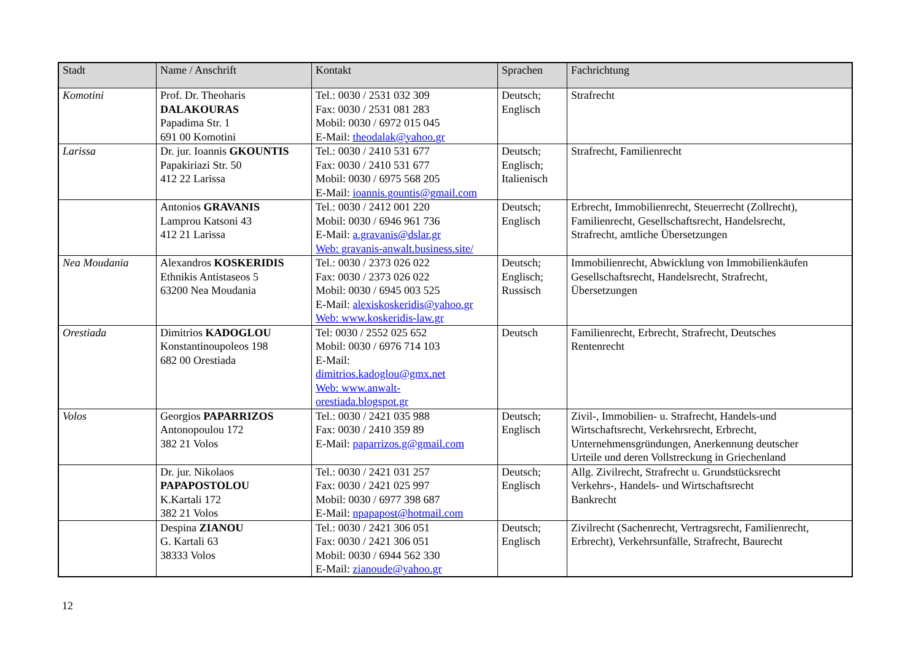| Stadt | Name / Anschrift | Kontakt | Sprachen | Fachrichtung |
| --- | --- | --- | --- | --- |
| Komotini | Prof. Dr. Theoharis DALAKOURAS Papadima Str. 1 691 00 Komotini | Tel.: 0030 / 2531 032 309 Fax: 0030 / 2531 081 283 Mobil: 0030 / 6972 015 045 E-Mail: theodalak@yahoo.gr | Deutsch; Englisch | Strafrecht |
| Larissa | Dr. jur. Ioannis GKOUNTIS Papakiriazi Str. 50 412 22 Larissa | Tel.: 0030 / 2410 531 677 Fax: 0030 / 2410 531 677 Mobil: 0030 / 6975 568 205 E-Mail: ioannis.gountis@gmail.com | Deutsch; Englisch; Italienisch | Strafrecht, Familienrecht |
| | Antonios GRAVANIS Lamprou Katsoni 43 412 21 Larissa | Tel.: 0030 / 2412 001 220 Mobil: 0030 / 6946 961 736 E-Mail: a.gravanis@dslar.gr Web: gravanis-anwalt.business.site/ | Deutsch; Englisch | Erbrecht, Immobilienrecht, Steuerrecht (Zollrecht), Familienrecht, Gesellschaftsrecht, Handelsrecht, Strafrecht, amtliche Übersetzungen |
| Nea Moudania | Alexandros KOSKERIDIS Ethnikis Antistaseos 5 63200 Nea Moudania | Tel.: 0030 / 2373 026 022 Fax: 0030 / 2373 026 022 Mobil: 0030 / 6945 003 525 E-Mail: alexiskoskeridis@yahoo.gr Web: www.koskeridis-law.gr | Deutsch; Englisch; Russisch | Immobilienrecht, Abwicklung von Immobilienkäufen Gesellschaftsrecht, Handelsrecht, Strafrecht, Übersetzungen |
| Orestiada | Dimitrios KADOGLOU Konstantinoupoleos 198 682 00 Orestiada | Tel: 0030 / 2552 025 652 Mobil: 0030 / 6976 714 103 E-Mail: dimitrios.kadoglou@gmx.net Web: www.anwalt- orestiada.blogspot.gr | Deutsch | Familienrecht, Erbrecht, Strafrecht, Deutsches Rentenrecht |
| Volos | Georgios PAPARRIZOS Antonopoulou 172 382 21 Volos | Tel.: 0030 / 2421 035 988 Fax: 0030 / 2410 359 89 E-Mail: paparrizos.g@gmail.com | Deutsch; Englisch | Zivil-, Immobilien- u. Strafrecht, Handels-und Wirtschaftsrecht, Verkehrsrecht, Erbrecht, Unternehmensgründungen, Anerkennung deutscher Urteile und deren Vollstreckung in Griechenland |
| | Dr. jur. Nikolaos PAPAPOSTOLOU K.Kartali 172 382 21 Volos | Tel.: 0030 / 2421 031 257 Fax: 0030 / 2421 025 997 Mobil: 0030 / 6977 398 687 E-Mail: npapapost@hotmail.com | Deutsch; Englisch | Allg. Zivilrecht, Strafrecht u. Grundstücksrecht Verkehrs-, Handels- und Wirtschaftsrecht Bankrecht |
| | Despina ZIANOU G. Kartali 63 38333 Volos | Tel.: 0030 / 2421 306 051 Fax: 0030 / 2421 306 051 Mobil: 0030 / 6944 562 330 E-Mail: zianoude@yahoo.gr | Deutsch; Englisch | Zivilrecht (Sachenrecht, Vertragsrecht, Familienrecht, Erbrecht), Verkehrsunfälle, Strafrecht, Baurecht |
12